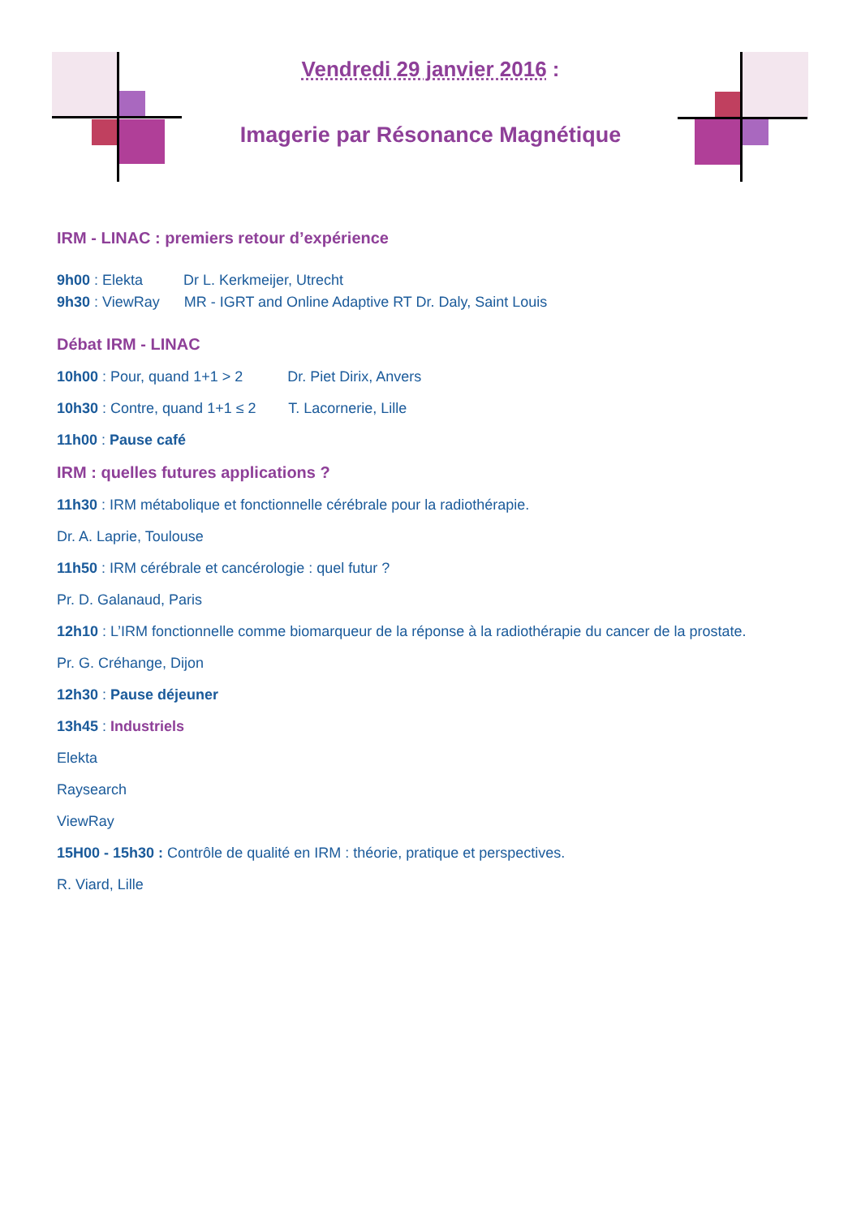Vendredi 29 janvier 2016 :
Imagerie par Résonance Magnétique
IRM - LINAC : premiers retour d’expérience
9h00 : Elekta Dr L. Kerkmeijer, Utrecht
9h30 : ViewRay MR - IGRT and Online Adaptive RT Dr. Daly, Saint Louis
Débat IRM - LINAC
10h00 : Pour, quand 1+1 > 2 Dr. Piet Dirix, Anvers
10h30 : Contre, quand 1+1 ≤ 2 T. Lacornerie, Lille
11h00 : Pause café
IRM : quelles futures applications ?
11h30 : IRM métabolique et fonctionnelle cérébrale pour la radiothérapie.
Dr. A. Laprie, Toulouse
11h50 : IRM cérébrale et cancérologie : quel futur ?
Pr. D. Galanaud, Paris
12h10 : L’IRM fonctionnelle comme biomarqueur de la réponse à la radiothérapie du cancer de la prostate.
Pr. G. Créhange, Dijon
12h30 : Pause déjeuner
13h45 : Industriels
Elekta
Raysearch
ViewRay
15H00 - 15h30 : Contrôle de qualité en IRM : théorie, pratique et perspectives.
R. Viard, Lille